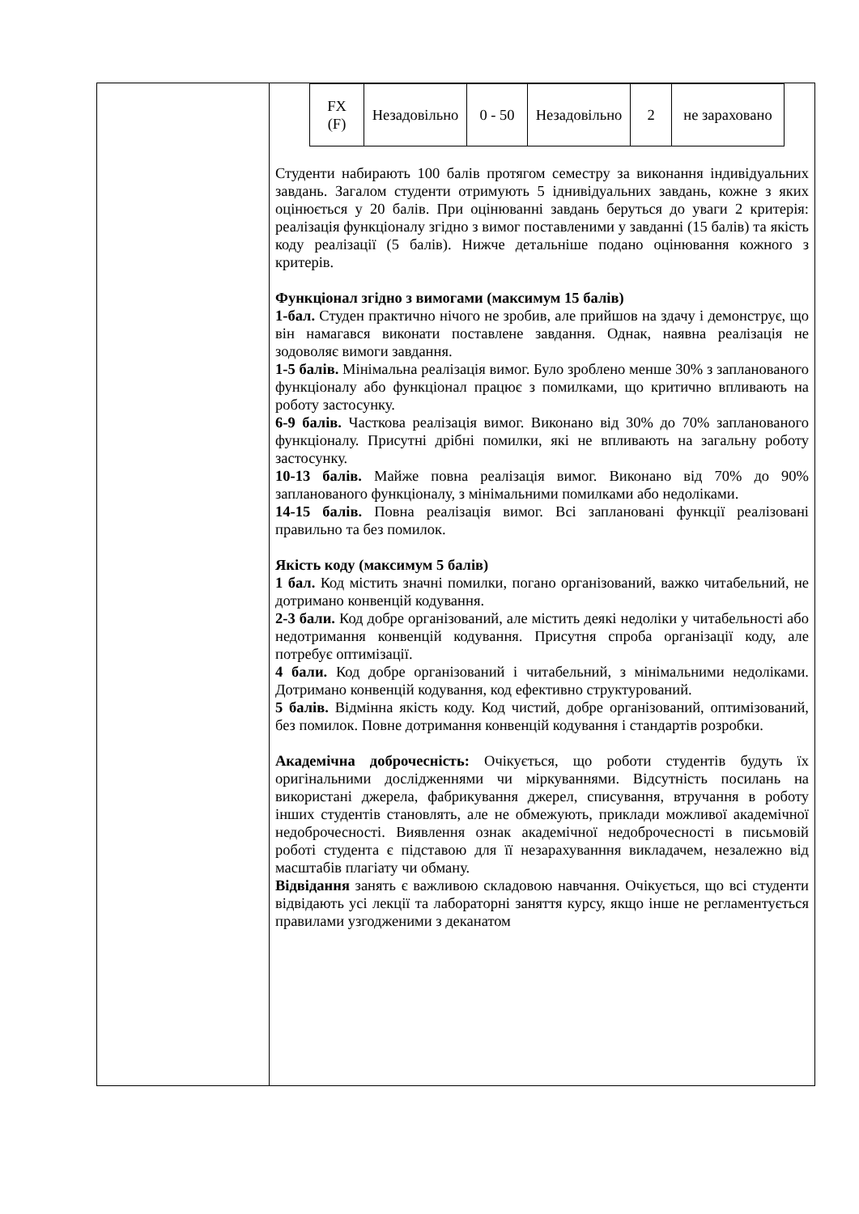| | / FX (F) / Незадовільно / 0 - 50 / Незадовільно / 2 / не зараховано / Студенти набирають 100 балів протягом семестру за виконання індивідуальних завдань. Загалом студенти отримують 5 іднивідуальних завдань, кожне з яких оцінюється у 20 балів. При оцінюванні завдань беруться до уваги 2 критерія: реалізація функціоналу згідно з вимог поставленими у завданні (15 балів) та якість коду реалізації (5 балів). Нижче детальніше подано оцінювання кожного з критерів. Функціонал згідно з вимогами (максимум 15 балів) 1-бал. Студен практично нічого не зробив, але прийшов на здачу і демонструє, що він намагався виконати поставлене завдання. Однак, наявна реалізація не зодоволяє вимоги завдання. 1-5 балів. Мінімальна реалізація вимог. Було зроблено менше 30% з запланованого функціоналу або функціонал працює з помилками, що критично впливають на роботу застосунку. 6-9 балів. Часткова реалізація вимог. Виконано від 30% до 70% запланованого функціоналу. Присутні дрібні помилки, які не впливають на загальну роботу застосунку. 10-13 балів. Майже повна реалізація вимог. Виконано від 70% до 90% запланованого функціоналу, з мінімальними помилками або недоліками. 14-15 балів. Повна реалізація вимог. Всі заплановані функції реалізовані правильно та без помилок. Якість коду (максимум 5 балів) 1 бал. Код містить значні помилки, погано організований, важко читабельний, не дотримано конвенцій кодування. 2-3 бали. Код добре організований, але містить деякі недоліки у читабельності або недотримання конвенцій кодування. Присутня спроба організації коду, але потребує оптимізації. 4 бали. Код добре організований і читабельний, з мінімальними недоліками. Дотримано конвенцій кодування, код ефективно структурований. 5 балів. Відмінна якість коду. Код чистий, добре організований, оптимізований, без помилок. Повне дотримання конвенцій кодування і стандартів розробки. Академічна доброчесність: Очікується, що роботи студентів будуть їх оригінальними дослідженнями чи міркуваннями. Відсутність посилань на використані джерела, фабрикування джерел, списування, втручання в роботу інших студентів становлять, але не обмежують, приклади можливої академічної недоброчесності. Виявлення ознак академічної недоброчесності в письмовій роботі студента є підставою для її незарахуванння викладачем, незалежно від масштабів плагіату чи обману. Відвідання занять є важливою складовою навчання. Очікується, що всі студенти відвідають усі лекції та лабораторні заняття курсу, якщо інше не регламентується правилами узгодженими з деканатом |